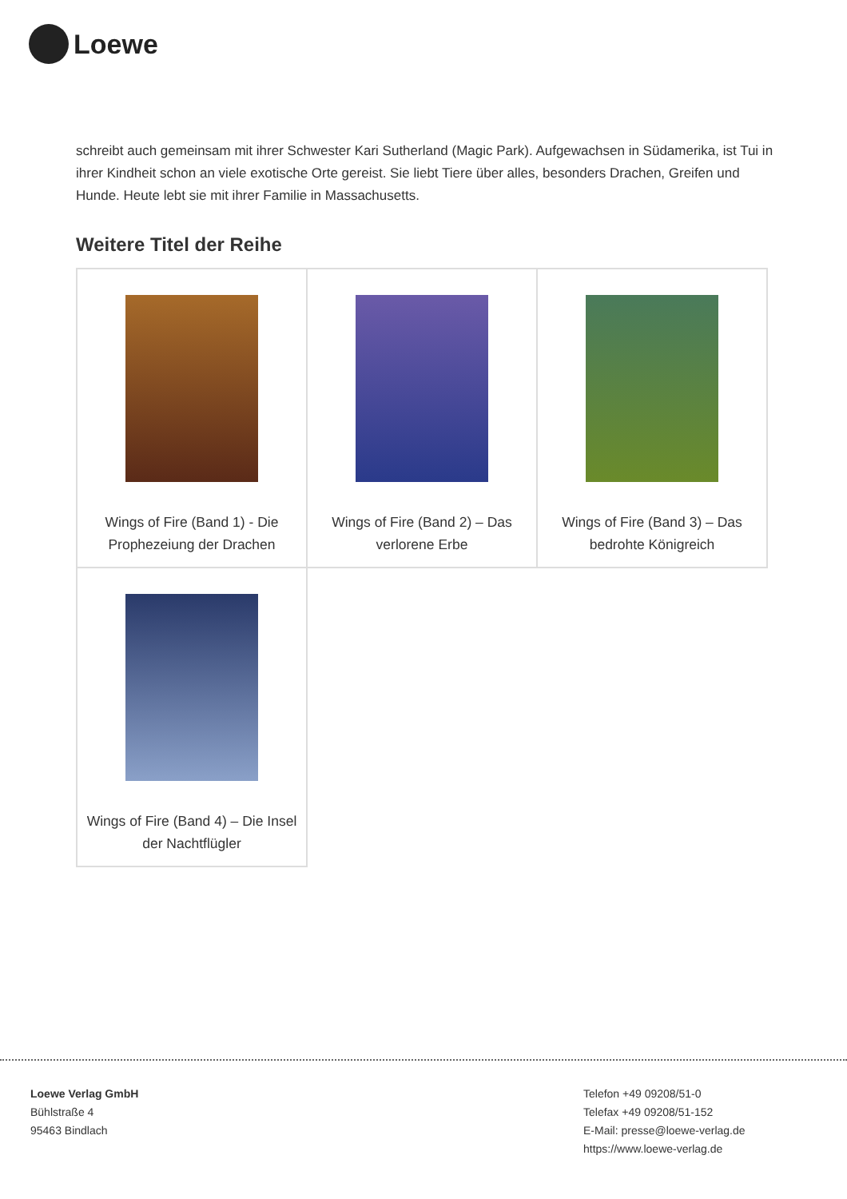Loewe
schreibt auch gemeinsam mit ihrer Schwester Kari Sutherland (Magic Park). Aufgewachsen in Südamerika, ist Tui in ihrer Kindheit schon an viele exotische Orte gereist. Sie liebt Tiere über alles, besonders Drachen, Greifen und Hunde. Heute lebt sie mit ihrer Familie in Massachusetts.
Weitere Titel der Reihe
| Wings of Fire (Band 1) - Die Prophezeiung der Drachen | Wings of Fire (Band 2) – Das verlorene Erbe | Wings of Fire (Band 3) – Das bedrohte Königreich |
| Wings of Fire (Band 4) – Die Insel der Nachtflügler | | |
Loewe Verlag GmbH
Bühlstraße 4
95463 Bindlach
Telefon +49 09208/51-0
Telefax +49 09208/51-152
E-Mail: presse@loewe-verlag.de
https://www.loewe-verlag.de